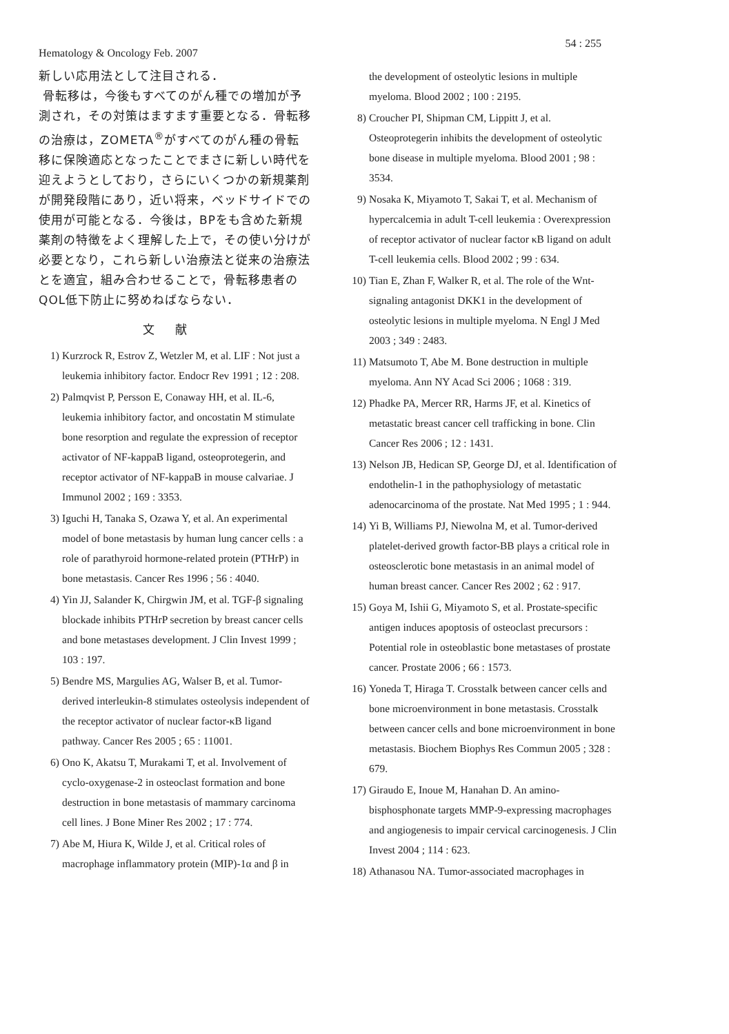Hematology & Oncology Feb. 2007 54 : 255
新しい応用法として注目される．
骨転移は，今後もすべてのがん種での増加が予測され，その対策はますます重要となる．骨転移の治療は，ZOMETA<sup>®</sup>がすべてのがん種の骨転移に保険適応となったことでまさに新しい時代を迎えようとしており，さらにいくつかの新規薬剤が開発段階にあり，近い将来，ベッドサイドでの使用が可能となる．今後は，BPをも含めた新規薬剤の特徴をよく理解した上で，その使い分けが必要となり，これら新しい治療法と従来の治療法とを適宜，組み合わせることで，骨転移患者のQOL低下防止に努めねばならない．
文献
1) Kurzrock R, Estrov Z, Wetzler M, et al. LIF : Not just a leukemia inhibitory factor. Endocr Rev 1991 ; 12 : 208.
2) Palmqvist P, Persson E, Conaway HH, et al. IL-6, leukemia inhibitory factor, and oncostatin M stimulate bone resorption and regulate the expression of receptor activator of NF-kappaB ligand, osteoprotegerin, and receptor activator of NF-kappaB in mouse calvariae. J Immunol 2002 ; 169 : 3353.
3) Iguchi H, Tanaka S, Ozawa Y, et al. An experimental model of bone metastasis by human lung cancer cells : a role of parathyroid hormone-related protein (PTHrP) in bone metastasis. Cancer Res 1996 ; 56 : 4040.
4) Yin JJ, Salander K, Chirgwin JM, et al. TGF-β signaling blockade inhibits PTHrP secretion by breast cancer cells and bone metastases development. J Clin Invest 1999 ; 103 : 197.
5) Bendre MS, Margulies AG, Walser B, et al. Tumor-derived interleukin-8 stimulates osteolysis independent of the receptor activator of nuclear factor-κB ligand pathway. Cancer Res 2005 ; 65 : 11001.
6) Ono K, Akatsu T, Murakami T, et al. Involvement of cyclo-oxygenase-2 in osteoclast formation and bone destruction in bone metastasis of mammary carcinoma cell lines. J Bone Miner Res 2002 ; 17 : 774.
7) Abe M, Hiura K, Wilde J, et al. Critical roles of macrophage inflammatory protein (MIP)-1α and β in
the development of osteolytic lesions in multiple myeloma. Blood 2002 ; 100 : 2195.
8) Croucher PI, Shipman CM, Lippitt J, et al. Osteoprotegerin inhibits the development of osteolytic bone disease in multiple myeloma. Blood 2001 ; 98 : 3534.
9) Nosaka K, Miyamoto T, Sakai T, et al. Mechanism of hypercalcemia in adult T-cell leukemia : Overexpression of receptor activator of nuclear factor κB ligand on adult T-cell leukemia cells. Blood 2002 ; 99 : 634.
10) Tian E, Zhan F, Walker R, et al. The role of the Wnt-signaling antagonist DKK1 in the development of osteolytic lesions in multiple myeloma. N Engl J Med 2003 ; 349 : 2483.
11) Matsumoto T, Abe M. Bone destruction in multiple myeloma. Ann NY Acad Sci 2006 ; 1068 : 319.
12) Phadke PA, Mercer RR, Harms JF, et al. Kinetics of metastatic breast cancer cell trafficking in bone. Clin Cancer Res 2006 ; 12 : 1431.
13) Nelson JB, Hedican SP, George DJ, et al. Identification of endothelin-1 in the pathophysiology of metastatic adenocarcinoma of the prostate. Nat Med 1995 ; 1 : 944.
14) Yi B, Williams PJ, Niewolna M, et al. Tumor-derived platelet-derived growth factor-BB plays a critical role in osteosclerotic bone metastasis in an animal model of human breast cancer. Cancer Res 2002 ; 62 : 917.
15) Goya M, Ishii G, Miyamoto S, et al. Prostate-specific antigen induces apoptosis of osteoclast precursors : Potential role in osteoblastic bone metastases of prostate cancer. Prostate 2006 ; 66 : 1573.
16) Yoneda T, Hiraga T. Crosstalk between cancer cells and bone microenvironment in bone metastasis. Crosstalk between cancer cells and bone microenvironment in bone metastasis. Biochem Biophys Res Commun 2005 ; 328 : 679.
17) Giraudo E, Inoue M, Hanahan D. An amino-bisphosphonate targets MMP-9-expressing macrophages and angiogenesis to impair cervical carcinogenesis. J Clin Invest 2004 ; 114 : 623.
18) Athanasou NA. Tumor-associated macrophages in